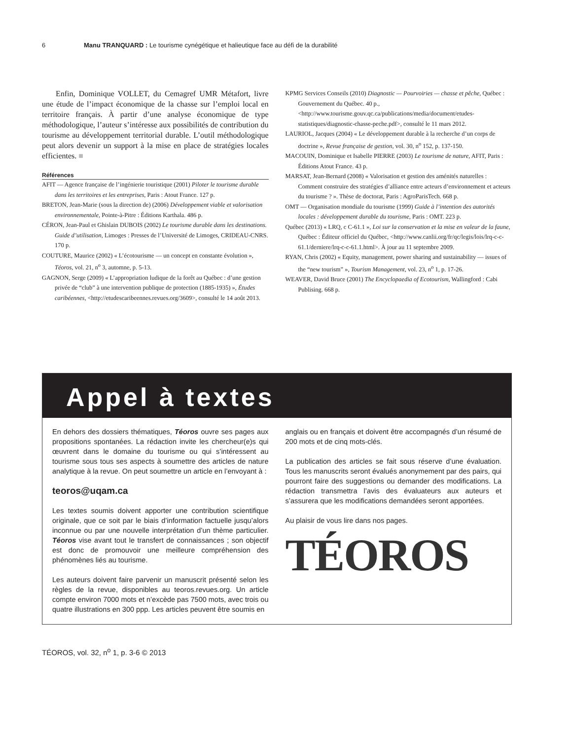6 Manu TRANQUARD : Le tourisme cynégétique et halieutique face au défi de la durabilité
Enfin, Dominique VOLLET, du Cemagref UMR Métafort, livre une étude de l’impact économique de la chasse sur l’emploi local en territoire français. À partir d’une analyse économique de type méthodologique, l’auteur s’intéresse aux possibilités de contribution du tourisme au développement territorial durable. L’outil méthodologique peut alors devenir un support à la mise en place de stratégies locales efficientes. ■
Références
AFIT — Agence française de l’ingénierie touristique (2001) Piloter le tourisme durable dans les territoires et les entreprises, Paris : Atout France. 127 p.
BRETON, Jean-Marie (sous la direction de) (2006) Développement viable et valorisation environnementale, Pointe-à-Pitre : Éditions Karthala. 486 p.
CÉRON, Jean-Paul et Ghislain DUBOIS (2002) Le tourisme durable dans les destinations. Guide d’utilisation, Limoges : Presses de l’Université de Limoges, CRIDEAU-CNRS. 170 p.
COUTURE, Maurice (2002) « L’écotourisme — un concept en constante évolution », Téoros, vol. 21, n<sup>o</sup> 3, automne, p. 5-13.
GAGNON, Serge (2009) « L’appropriation ludique de la forêt au Québec : d’une gestion privée de “club” à une intervention publique de protection (1885-1935) », Études caribéennes, <http://etudescaribeennes.revues.org/3609>, consulté le 14 août 2013.
KPMG Services Conseils (2010) Diagnostic — Pourvoiries — chasse et pêche, Québec : Gouvernement du Québec. 40 p., <http://www.tourisme.gouv.qc.ca/publications/media/document/etudes-statistiques/diagnostic-chasse-peche.pdf>, consulté le 11 mars 2012.
LAURIOL, Jacques (2004) « Le développement durable à la recherche d’un corps de doctrine », Revue française de gestion, vol. 30, n<sup>o</sup> 152, p. 137-150.
MACOUIN, Dominique et Isabelle PIERRE (2003) Le tourisme de nature, AFIT, Paris : Éditions Atout France. 43 p.
MARSAT, Jean-Bernard (2008) « Valorisation et gestion des aménités naturelles : Comment construire des stratégies d’alliance entre acteurs d’environnement et acteurs du tourisme ? ». Thèse de doctorat, Paris : AgroParisTech. 668 p.
OMT — Organisation mondiale du tourisme (1999) Guide à l’intention des autorités locales : développement durable du tourisme, Paris : OMT. 223 p.
Québec (2013) « LRQ, c C-61.1 », Loi sur la conservation et la mise en valeur de la faune, Québec : Éditeur officiel du Québec, <http://www.canlii.org/fr/qc/legis/lois/lrq-c-c-61.1/derniere/lrq-c-c-61.1.html>. À jour au 11 septembre 2009.
RYAN, Chris (2002) « Equity, management, power sharing and sustainability — issues of the “new tourism” », Tourism Management, vol. 23, n<sup>o</sup> 1, p. 17-26.
WEAVER, David Bruce (2001) The Encyclopaedia of Ecotourism, Wallingford : Cabi Publising. 668 p.
Appel à textes
En dehors des dossiers thématiques, Téoros ouvre ses pages aux propositions spontanées. La rédaction invite les chercheur(e)s qui œuvrent dans le domaine du tourisme ou qui s’intéressent au tourisme sous tous ses aspects à soumettre des articles de nature analytique à la revue. On peut soumettre un article en l’envoyant à :
teoros@uqam.ca
Les textes soumis doivent apporter une contribution scientifique originale, que ce soit par le biais d’information factuelle jusqu’alors inconnue ou par une nouvelle interprétation d’un thème particulier. Téoros vise avant tout le transfert de connaissances ; son objectif est donc de promouvoir une meilleure compréhension des phénomènes liés au tourisme.
Les auteurs doivent faire parvenir un manuscrit présenté selon les règles de la revue, disponibles au teoros.revues.org. Un article compte environ 7000 mots et n’excède pas 7500 mots, avec trois ou quatre illustrations en 300 ppp. Les articles peuvent être soumis en
anglais ou en français et doivent être accompagnés d’un résumé de 200 mots et de cinq mots-clés.
La publication des articles se fait sous réserve d’une évaluation. Tous les manuscrits seront évalués anonymement par des pairs, qui pourront faire des suggestions ou demander des modifications. La rédaction transmettra l’avis des évaluateurs aux auteurs et s’assurera que les modifications demandées seront apportées.
Au plaisir de vous lire dans nos pages.
TÉOROS
TÉOROS, vol. 32, n<sup>o</sup> 1, p. 3-6 © 2013